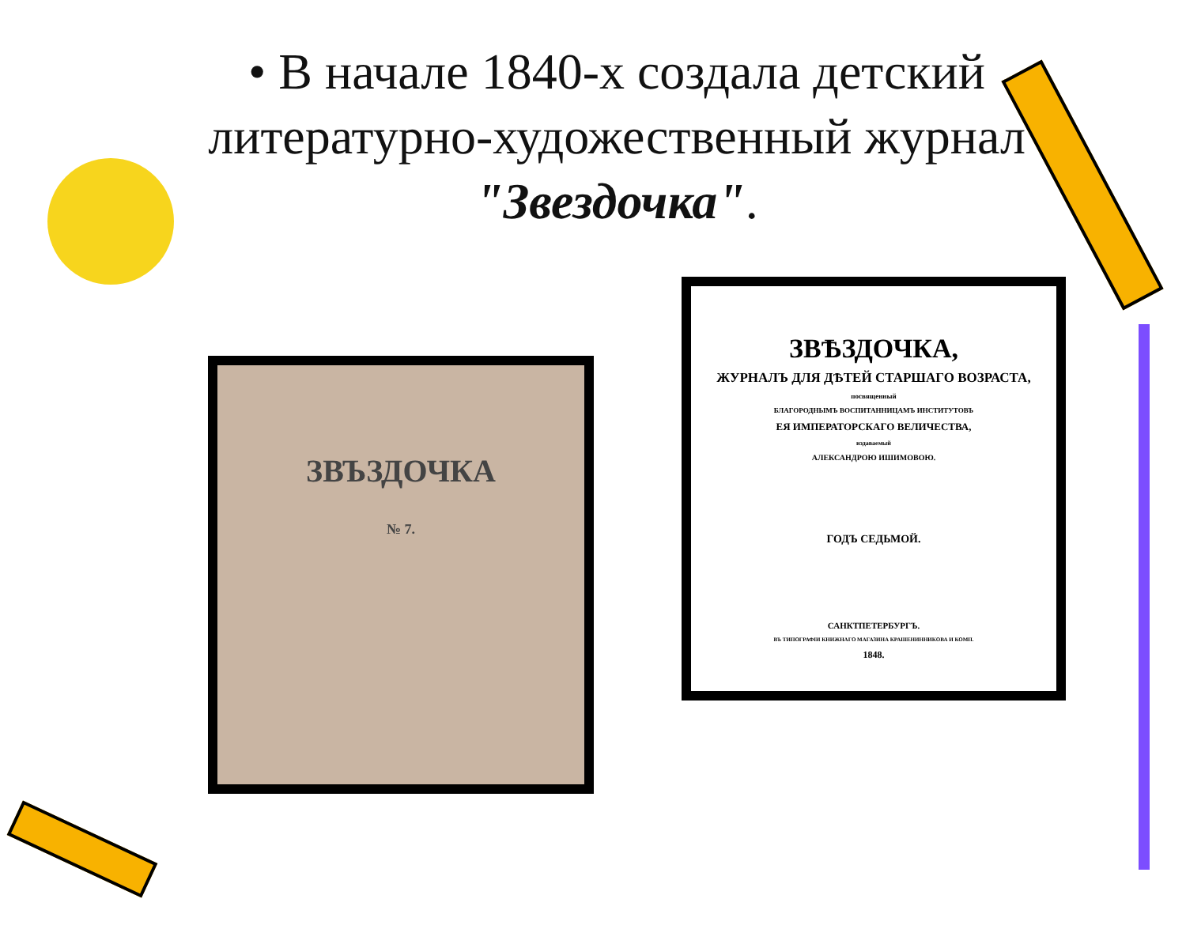• В начале 1840-х создала детский литературно-художественный журнал "Звездочка".
ЗВЪЗДОЧКА
№ 7.
ЗВѢЗДОЧКА,
ЖУРНАЛЪ ДЛЯ ДѢТЕЙ СТАРШАГО ВОЗРАСТА,
посвященный
БЛАГОРОДНЫМЪ ВОСПИТАННИЦАМЪ ИНСТИТУТОВЪ
ЕЯ ИМПЕРАТОРСКАГО ВЕЛИЧЕСТВА,
издаваемый
АЛЕКСАНДРОЮ ИШИМОВОЮ.
ГОДЪ СЕДЬМОЙ.
САНКТПЕТЕРБУРГЪ.
ВЪ ТИПОГРАФІИ КНИЖНАГО МАГАЗИНА КРАШЕНИННИКОВА И КОМП.
1848.